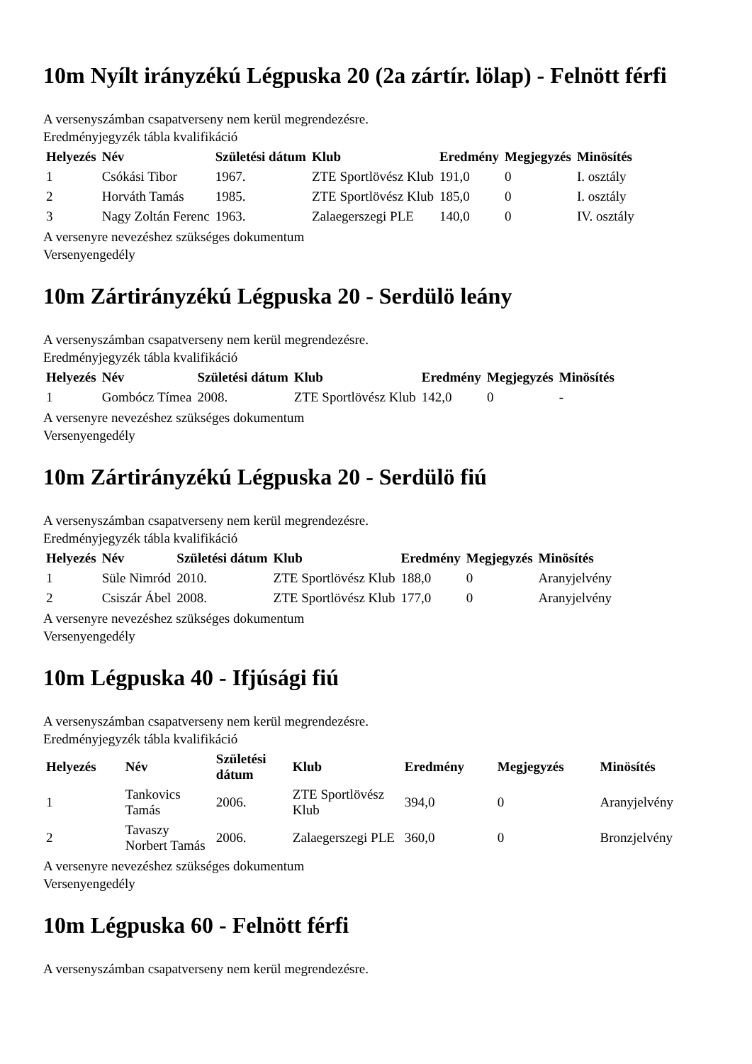10m Nyílt irányzékú Légpuska 20 (2a zártír. lölap) - Felnött férfi
A versenyszámban csapatverseny nem kerül megrendezésre.
Eredményjegyzék tábla kvalifikáció
| Helyezés | Név | Születési dátum | Klub | Eredmény | Megjegyzés | Minösítés |
| --- | --- | --- | --- | --- | --- | --- |
| 1 | Csókási Tibor | 1967. | ZTE Sportlövész Klub | 191,0 | 0 | I. osztály |
| 2 | Horváth Tamás | 1985. | ZTE Sportlövész Klub | 185,0 | 0 | I. osztály |
| 3 | Nagy Zoltán Ferenc | 1963. | Zalaegerszegi PLE | 140,0 | 0 | IV. osztály |
A versenyre nevezéshez szükséges dokumentum
Versenyengedély
10m Zártirányzékú Légpuska 20 - Serdülö leány
A versenyszámban csapatverseny nem kerül megrendezésre.
Eredményjegyzék tábla kvalifikáció
| Helyezés | Név | Születési dátum | Klub | Eredmény | Megjegyzés | Minösítés |
| --- | --- | --- | --- | --- | --- | --- |
| 1 | Gombócz Tímea | 2008. | ZTE Sportlövész Klub | 142,0 | 0 | - |
A versenyre nevezéshez szükséges dokumentum
Versenyengedély
10m Zártirányzékú Légpuska 20 - Serdülö fiú
A versenyszámban csapatverseny nem kerül megrendezésre.
Eredményjegyzék tábla kvalifikáció
| Helyezés | Név | Születési dátum | Klub | Eredmény | Megjegyzés | Minösítés |
| --- | --- | --- | --- | --- | --- | --- |
| 1 | Süle Nimród | 2010. | ZTE Sportlövész Klub | 188,0 | 0 | Aranyjelvény |
| 2 | Csiszár Ábel | 2008. | ZTE Sportlövész Klub | 177,0 | 0 | Aranyjelvény |
A versenyre nevezéshez szükséges dokumentum
Versenyengedély
10m Légpuska 40 - Ifjúsági fiú
A versenyszámban csapatverseny nem kerül megrendezésre.
Eredményjegyzék tábla kvalifikáció
| Helyezés | Név | Születési dátum | Klub | Eredmény | Megjegyzés | Minösítés |
| --- | --- | --- | --- | --- | --- | --- |
| 1 | Tankovics Tamás | 2006. | ZTE Sportlövész Klub | 394,0 | 0 | Aranyjelvény |
| 2 | Tavaszy Norbert Tamás | 2006. | Zalaegerszegi PLE | 360,0 | 0 | Bronzjelvény |
A versenyre nevezéshez szükséges dokumentum
Versenyengedély
10m Légpuska 60 - Felnött férfi
A versenyszámban csapatverseny nem kerül megrendezésre.